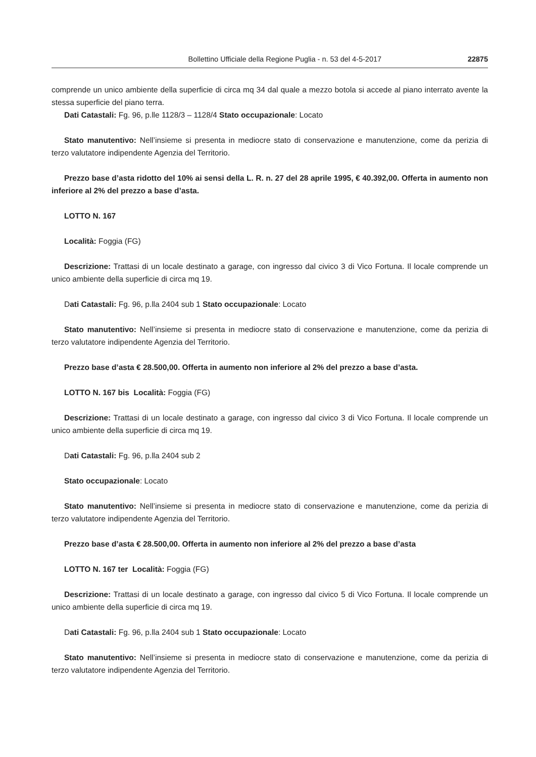Bollettino Ufficiale della Regione Puglia - n. 53 del 4-5-2017 22875
comprende un unico ambiente della superficie di circa mq 34 dal quale a mezzo botola si accede al piano interrato avente la stessa superficie del piano terra.
Dati Catastali: Fg. 96, p.lle 1128/3 – 1128/4 Stato occupazionale: Locato
Stato manutentivo: Nell’insieme si presenta in mediocre stato di conservazione e manutenzione, come da perizia di terzo valutatore indipendente Agenzia del Territorio.
Prezzo base d’asta ridotto del 10% ai sensi della L. R. n. 27 del 28 aprile 1995, € 40.392,00. Offerta in aumento non inferiore al 2% del prezzo a base d’asta.
LOTTO N. 167
Località: Foggia (FG)
Descrizione: Trattasi di un locale destinato a garage, con ingresso dal civico 3 di Vico Fortuna. Il locale comprende un unico ambiente della superficie di circa mq 19.
Dati Catastali: Fg. 96, p.lla 2404 sub 1 Stato occupazionale: Locato
Stato manutentivo: Nell’insieme si presenta in mediocre stato di conservazione e manutenzione, come da perizia di terzo valutatore indipendente Agenzia del Territorio.
Prezzo base d’asta € 28.500,00. Offerta in aumento non inferiore al 2% del prezzo a base d’asta.
LOTTO N. 167 bis Località: Foggia (FG)
Descrizione: Trattasi di un locale destinato a garage, con ingresso dal civico 3 di Vico Fortuna. Il locale comprende un unico ambiente della superficie di circa mq 19.
Dati Catastali: Fg. 96, p.lla 2404 sub 2
Stato occupazionale: Locato
Stato manutentivo: Nell’insieme si presenta in mediocre stato di conservazione e manutenzione, come da perizia di terzo valutatore indipendente Agenzia del Territorio.
Prezzo base d’asta € 28.500,00. Offerta in aumento non inferiore al 2% del prezzo a base d’asta
LOTTO N. 167 ter Località: Foggia (FG)
Descrizione: Trattasi di un locale destinato a garage, con ingresso dal civico 5 di Vico Fortuna. Il locale comprende un unico ambiente della superficie di circa mq 19.
Dati Catastali: Fg. 96, p.lla 2404 sub 1 Stato occupazionale: Locato
Stato manutentivo: Nell’insieme si presenta in mediocre stato di conservazione e manutenzione, come da perizia di terzo valutatore indipendente Agenzia del Territorio.